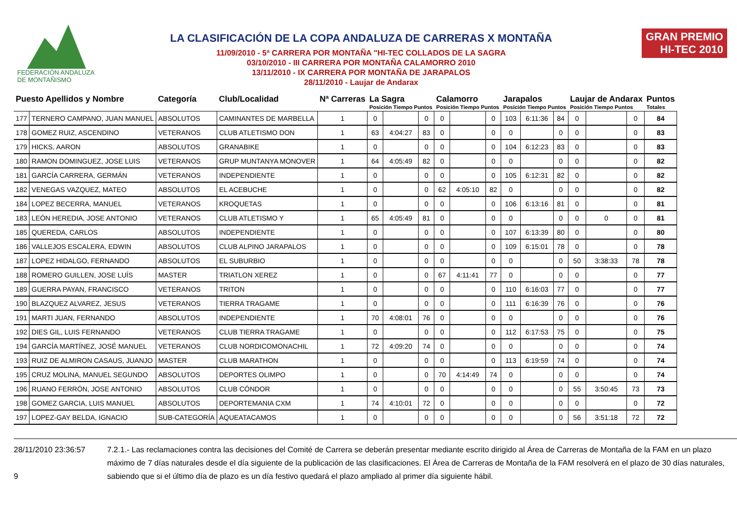FEDERACIÓN ANDALUZA
DE MONTAÑISMO
LA CLASIFICACIÓN DE LA COPA ANDALUZA DE CARRERAS X MONTAÑA
11/09/2010 - 5ª CARRERA POR MONTAÑA "HI-TEC COLLADOS DE LA SAGRA
03/10/2010 - III CARRERA POR MONTAÑA CALAMORRO 2010
13/11/2010 - IX CARRERA POR MONTAÑA DE JARAPALOS
28/11/2010 - Laujar de Andarax
GRAN PREMIO
HI-TEC 2010
| Puesto Apellidos y Nombre | | Categoría | Club/Localidad | Nª Carreras | La Sagra Posición Tiempo Puntos | | | Calamorro Posición Tiempo Puntos | | | Jarapalos Posición Tiempo Puntos | | | Laujar de Andarax Posición Tiempo Puntos | | | Puntos Totales |
| --- | --- | --- | --- | --- | --- | --- | --- | --- | --- | --- | --- | --- | --- | --- | --- | --- | --- |
| 177 | TERNERO CAMPANO, JUAN MANUEL | ABSOLUTOS | CAMINANTES DE MARBELLA | 1 | 0 | | 0 | 0 | | 0 | 103 | 6:11:36 | 84 | 0 | | 0 | 84 |
| 178 | GOMEZ RUIZ, ASCENDINO | VETERANOS | CLUB ATLETISMO DON | 1 | 63 | 4:04:27 | 83 | 0 | | 0 | 0 | | 0 | 0 | | 0 | 83 |
| 179 | HICKS, AARON | ABSOLUTOS | GRANABIKE | 1 | 0 | | 0 | 0 | | 0 | 104 | 6:12:23 | 83 | 0 | | 0 | 83 |
| 180 | RAMON DOMINGUEZ, JOSE LUIS | VETERANOS | GRUP MUNTANYA MONOVER | 1 | 64 | 4:05:49 | 82 | 0 | | 0 | 0 | | 0 | 0 | | 0 | 82 |
| 181 | GARCÍA CARRERA, GERMÁN | VETERANOS | INDEPENDIENTE | 1 | 0 | | 0 | 0 | | 0 | 105 | 6:12:31 | 82 | 0 | | 0 | 82 |
| 182 | VENEGAS VAZQUEZ, MATEO | ABSOLUTOS | EL ACEBUCHE | 1 | 0 | | 0 | 62 | 4:05:10 | 82 | 0 | | 0 | 0 | | 0 | 82 |
| 184 | LOPEZ BECERRA, MANUEL | VETERANOS | KROQUETAS | 1 | 0 | | 0 | 0 | | 0 | 106 | 6:13:16 | 81 | 0 | | 0 | 81 |
| 183 | LEÓN HEREDIA, JOSE ANTONIO | VETERANOS | CLUB ATLETISMO Y | 1 | 65 | 4:05:49 | 81 | 0 | | 0 | 0 | | 0 | 0 | 0 | 0 | 81 |
| 185 | QUEREDA, CARLOS | ABSOLUTOS | INDEPENDIENTE | 1 | 0 | | 0 | 0 | | 0 | 107 | 6:13:39 | 80 | 0 | | 0 | 80 |
| 186 | VALLEJOS ESCALERA, EDWIN | ABSOLUTOS | CLUB ALPINO JARAPALOS | 1 | 0 | | 0 | 0 | | 0 | 109 | 6:15:01 | 78 | 0 | | 0 | 78 |
| 187 | LOPEZ HIDALGO, FERNANDO | ABSOLUTOS | EL SUBURBIO | 1 | 0 | | 0 | 0 | | 0 | 0 | | 0 | 50 | 3:38:33 | 78 | 78 |
| 188 | ROMERO GUILLEN, JOSE LUÍS | MASTER | TRIATLON XEREZ | 1 | 0 | | 0 | 67 | 4:11:41 | 77 | 0 | | 0 | 0 | | 0 | 77 |
| 189 | GUERRA PAYAN, FRANCISCO | VETERANOS | TRITON | 1 | 0 | | 0 | 0 | | 0 | 110 | 6:16:03 | 77 | 0 | | 0 | 77 |
| 190 | BLAZQUEZ ALVAREZ, JESUS | VETERANOS | TIERRA TRAGAME | 1 | 0 | | 0 | 0 | | 0 | 111 | 6:16:39 | 76 | 0 | | 0 | 76 |
| 191 | MARTI JUAN, FERNANDO | ABSOLUTOS | INDEPENDIENTE | 1 | 70 | 4:08:01 | 76 | 0 | | 0 | 0 | | 0 | 0 | | 0 | 76 |
| 192 | DIES GIL, LUIS FERNANDO | VETERANOS | CLUB TIERRA TRAGAME | 1 | 0 | | 0 | 0 | | 0 | 112 | 6:17:53 | 75 | 0 | | 0 | 75 |
| 194 | GARCÍA MARTÍNEZ, JOSÉ MANUEL | VETERANOS | CLUB NORDICOMONACHIL | 1 | 72 | 4:09:20 | 74 | 0 | | 0 | 0 | | 0 | 0 | | 0 | 74 |
| 193 | RUIZ DE ALMIRON CASAUS, JUANJO | MASTER | CLUB MARATHON | 1 | 0 | | 0 | 0 | | 0 | 113 | 6:19:59 | 74 | 0 | | 0 | 74 |
| 195 | CRUZ MOLINA, MANUEL SEGUNDO | ABSOLUTOS | DEPORTES OLIMPO | 1 | 0 | | 0 | 70 | 4:14:49 | 74 | 0 | | 0 | 0 | | 0 | 74 |
| 196 | RUANO FERRÓN, JOSE ANTONIO | ABSOLUTOS | CLUB CÓNDOR | 1 | 0 | | 0 | 0 | | 0 | 0 | | 0 | 55 | 3:50:45 | 73 | 73 |
| 198 | GOMEZ GARCIA, LUIS MANUEL | ABSOLUTOS | DEPORTEMANIA CXM | 1 | 74 | 4:10:01 | 72 | 0 | | 0 | 0 | | 0 | 0 | | 0 | 72 |
| 197 | LOPEZ-GAY BELDA, IGNACIO | SUB-CATEGORÍA | AQUEATACAMOS | 1 | 0 | | 0 | 0 | | 0 | 0 | | 0 | 56 | 3:51:18 | 72 | 72 |
28/11/2010 23:36:57
9
7.2.1.- Las reclamaciones contra las decisiones del Comité de Carrera se deberán presentar mediante escrito dirigido al Área de Carreras de Montaña de la FAM en un plazo máximo de 7 días naturales desde el día siguiente de la publicación de las clasificaciones. El Área de Carreras de Montaña de la FAM resolverá en el plazo de 30 días naturales, sabiendo que si el último día de plazo es un día festivo quedará el plazo ampliado al primer día siguiente hábil.